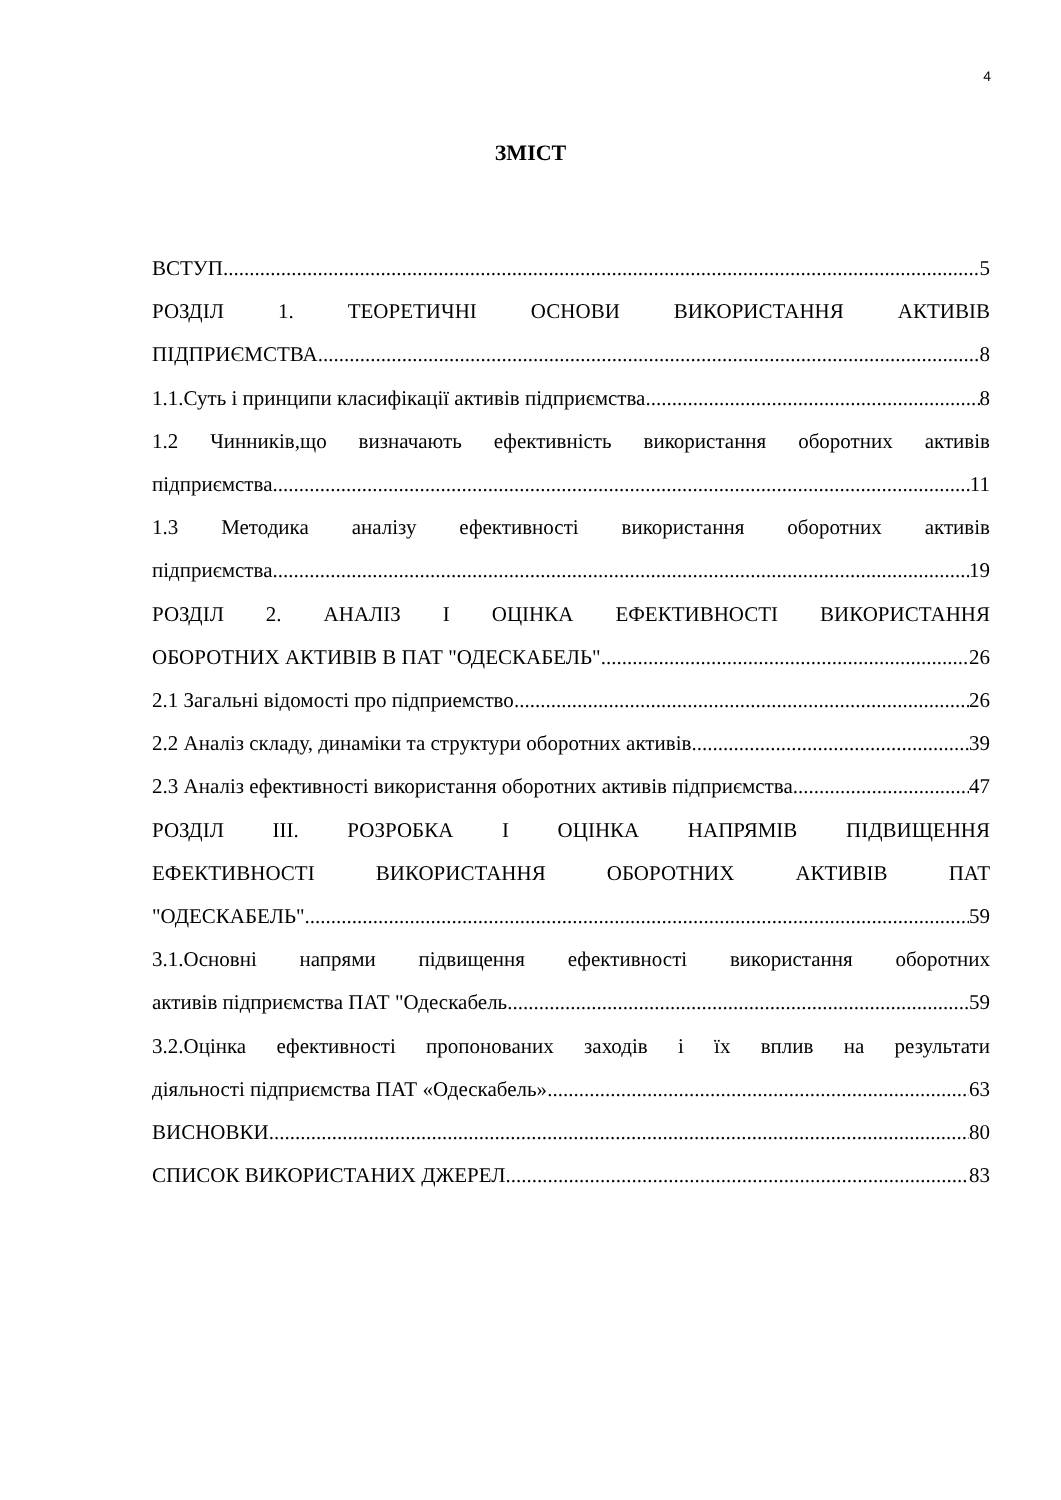4
ЗМІСТ
ВСТУП 5
РОЗДІЛ 1. ТЕОРЕТИЧНІ ОСНОВИ ВИКОРИСТАННЯ АКТИВІВ
ПІДПРИЄМСТВА 8
1.1.Суть і принципи класифікації активів підприємства 8
1.2 Чинників,що визначають ефективність використання оборотних активів
підприємства 11
1.3 Методика аналізу ефективності використання оборотних активів
підприємства 19
РОЗДІЛ 2. АНАЛІЗ І ОЦІНКА ЕФЕКТИВНОСТІ ВИКОРИСТАННЯ
ОБОРОТНИХ АКТИВІВ В ПАТ "ОДЕСКАБЕЛЬ" 26
2.1 Загальні відомості про підприемство 26
2.2 Аналіз складу, динаміки та структури оборотних активів 39
2.3 Аналіз ефективності використання оборотних активів підприємства 47
РОЗДІЛ ІІІ. РОЗРОБКА І ОЦІНКА НАПРЯМІВ ПІДВИЩЕННЯ
ЕФЕКТИВНОСТІ ВИКОРИСТАННЯ ОБОРОТНИХ АКТИВІВ ПАТ
"ОДЕСКАБЕЛЬ" 59
3.1.Основні напрями підвищення ефективності використання оборотних
активів підприємства ПАТ "Одескабель 59
3.2.Оцінка ефективності пропонованих заходів і їх вплив на результати
діяльності підприємства ПАТ «Одескабель» 63
ВИСНОВКИ 80
СПИСОК ВИКОРИСТАНИХ ДЖЕРЕЛ 83